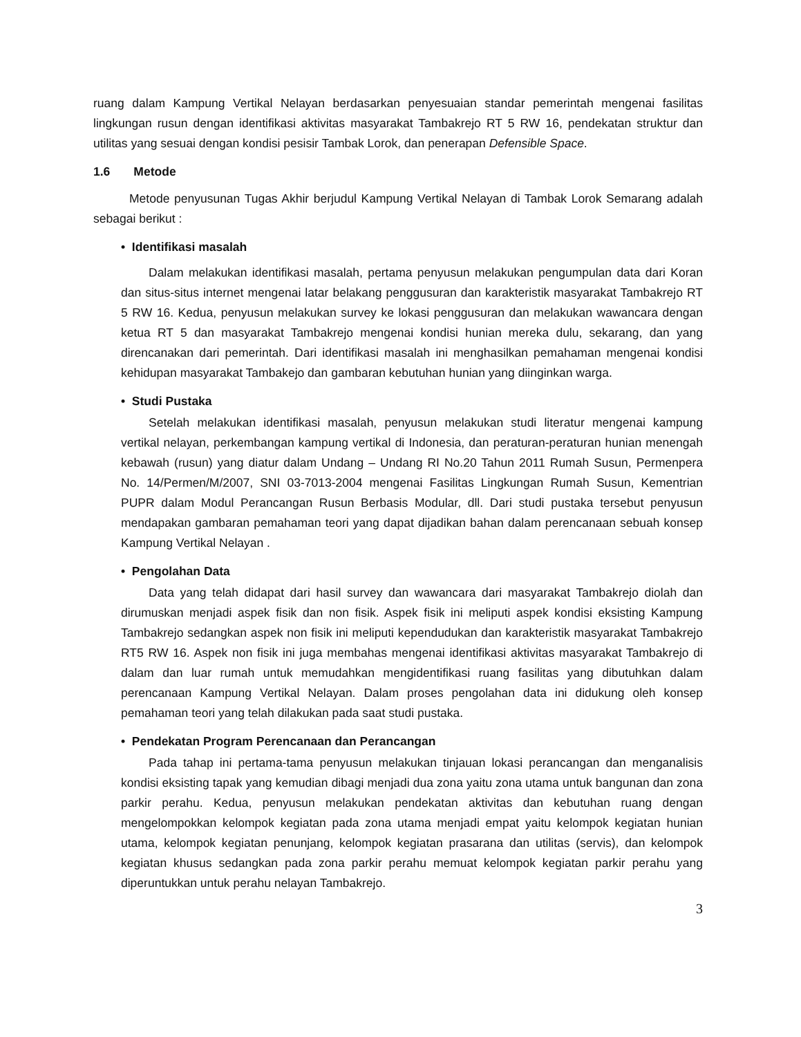ruang dalam Kampung Vertikal Nelayan berdasarkan penyesuaian standar pemerintah mengenai fasilitas lingkungan rusun dengan identifikasi aktivitas masyarakat Tambakrejo RT 5 RW 16, pendekatan struktur dan utilitas yang sesuai dengan kondisi pesisir Tambak Lorok, dan penerapan Defensible Space.
1.6 Metode
Metode penyusunan Tugas Akhir berjudul Kampung Vertikal Nelayan di Tambak Lorok Semarang adalah sebagai berikut :
• Identifikasi masalah
Dalam melakukan identifikasi masalah, pertama penyusun melakukan pengumpulan data dari Koran dan situs-situs internet mengenai latar belakang penggusuran dan karakteristik masyarakat Tambakrejo RT 5 RW 16. Kedua, penyusun melakukan survey ke lokasi penggusuran dan melakukan wawancara dengan ketua RT 5 dan masyarakat Tambakrejo mengenai kondisi hunian mereka dulu, sekarang, dan yang direncanakan dari pemerintah. Dari identifikasi masalah ini menghasilkan pemahaman mengenai kondisi kehidupan masyarakat Tambakejo dan gambaran kebutuhan hunian yang diinginkan warga.
• Studi Pustaka
Setelah melakukan identifikasi masalah, penyusun melakukan studi literatur mengenai kampung vertikal nelayan, perkembangan kampung vertikal di Indonesia, dan peraturan-peraturan hunian menengah kebawah (rusun) yang diatur dalam Undang – Undang RI No.20 Tahun 2011 Rumah Susun, Permenpera No. 14/Permen/M/2007, SNI 03-7013-2004 mengenai Fasilitas Lingkungan Rumah Susun, Kementrian PUPR dalam Modul Perancangan Rusun Berbasis Modular, dll. Dari studi pustaka tersebut penyusun mendapakan gambaran pemahaman teori yang dapat dijadikan bahan dalam perencanaan sebuah konsep Kampung Vertikal Nelayan .
• Pengolahan Data
Data yang telah didapat dari hasil survey dan wawancara dari masyarakat Tambakrejo diolah dan dirumuskan menjadi aspek fisik dan non fisik. Aspek fisik ini meliputi aspek kondisi eksisting Kampung Tambakrejo sedangkan aspek non fisik ini meliputi kependudukan dan karakteristik masyarakat Tambakrejo RT5 RW 16. Aspek non fisik ini juga membahas mengenai identifikasi aktivitas masyarakat Tambakrejo di dalam dan luar rumah untuk memudahkan mengidentifikasi ruang fasilitas yang dibutuhkan dalam perencanaan Kampung Vertikal Nelayan. Dalam proses pengolahan data ini didukung oleh konsep pemahaman teori yang telah dilakukan pada saat studi pustaka.
• Pendekatan Program Perencanaan dan Perancangan
Pada tahap ini pertama-tama penyusun melakukan tinjauan lokasi perancangan dan menganalisis kondisi eksisting tapak yang kemudian dibagi menjadi dua zona yaitu zona utama untuk bangunan dan zona parkir perahu. Kedua, penyusun melakukan pendekatan aktivitas dan kebutuhan ruang dengan mengelompokkan kelompok kegiatan pada zona utama menjadi empat yaitu kelompok kegiatan hunian utama, kelompok kegiatan penunjang, kelompok kegiatan prasarana dan utilitas (servis), dan kelompok kegiatan khusus sedangkan pada zona parkir perahu memuat kelompok kegiatan parkir perahu yang diperuntukkan untuk perahu nelayan Tambakrejo.
3